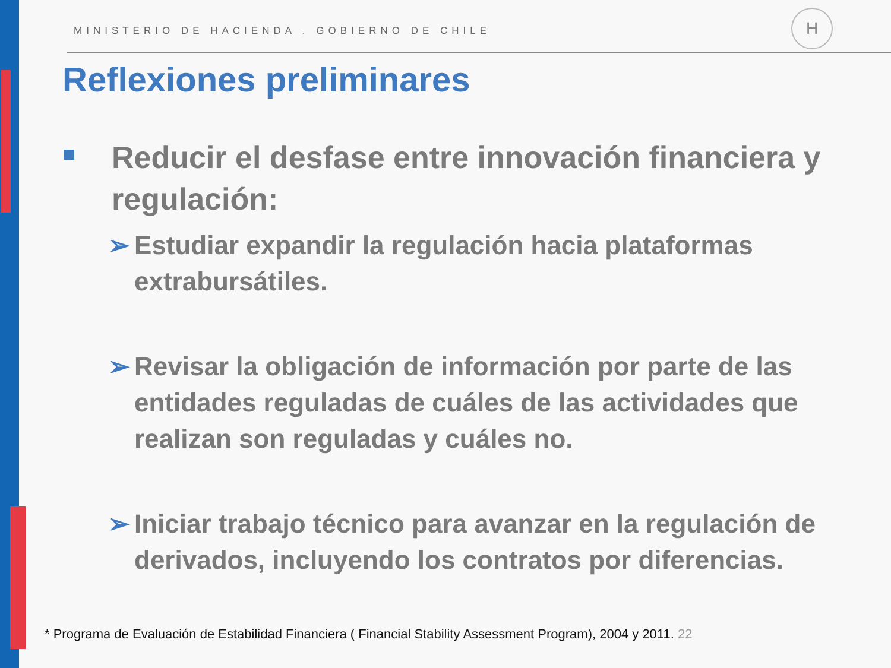MINISTERIO DE HACIENDA . GOBIERNO DE CHILE
H
Reflexiones preliminares
Reducir el desfase entre innovación financiera y regulación:
➢ Estudiar expandir la regulación hacia plataformas extrabursátiles.
➢ Revisar la obligación de información por parte de las entidades reguladas de cuáles de las actividades que realizan son reguladas y cuáles no.
➢ Iniciar trabajo técnico para avanzar en la regulación de derivados, incluyendo los contratos por diferencias.
* Programa de Evaluación de Estabilidad Financiera ( Financial Stability Assessment Program), 2004 y 2011. 22